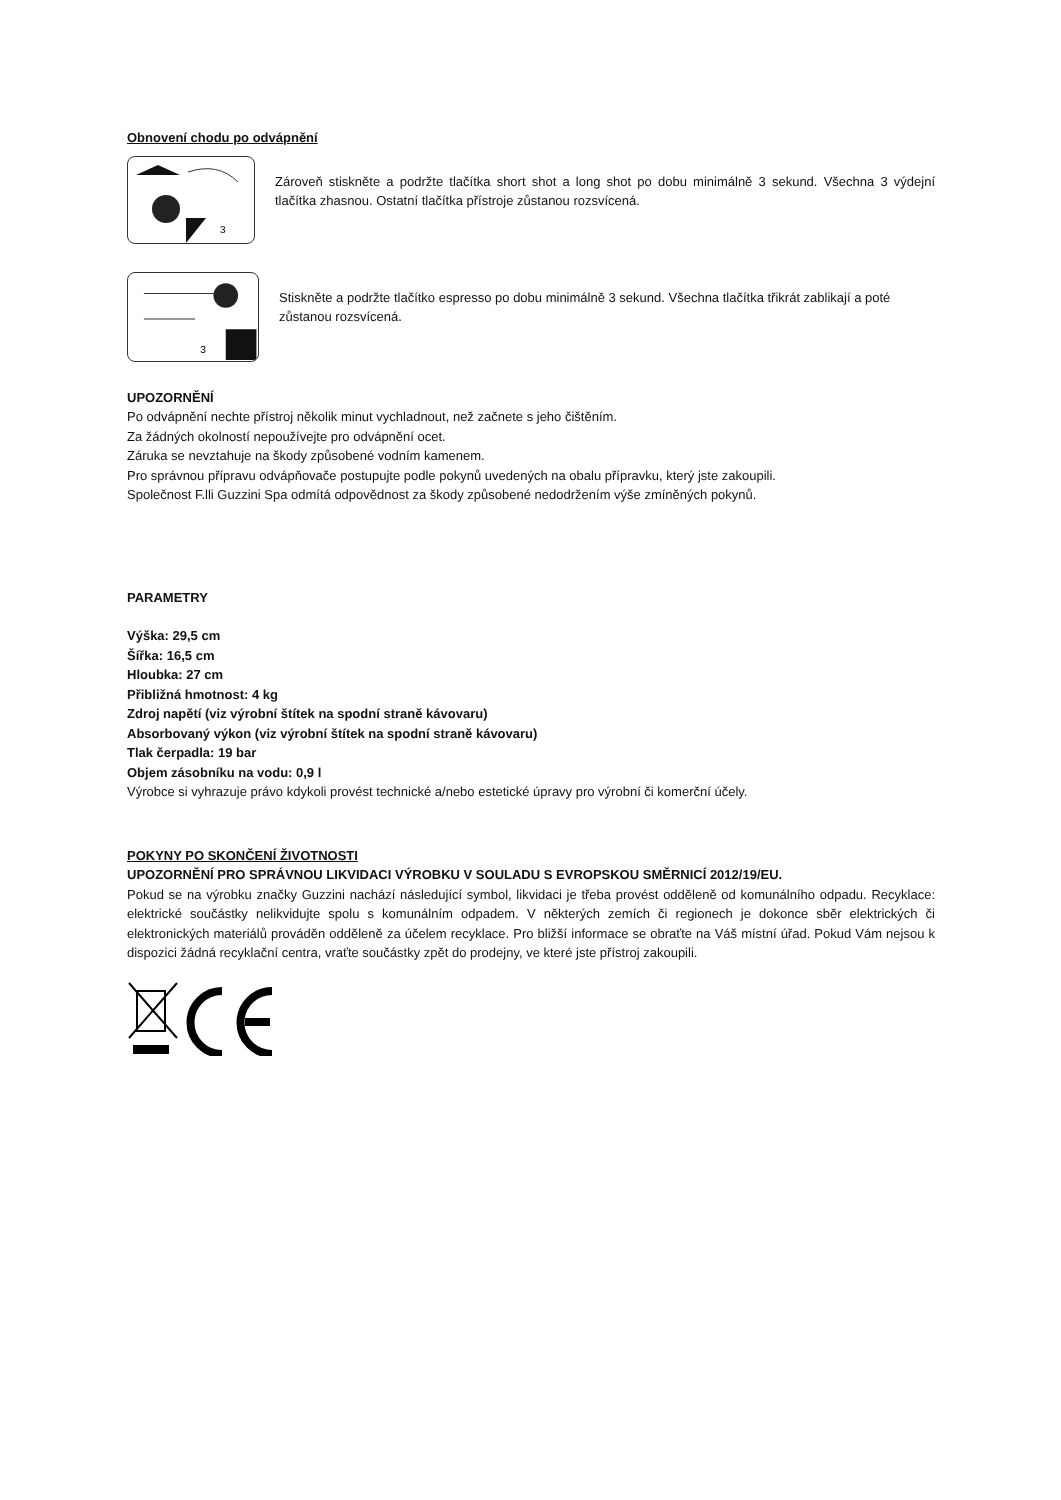Obnovení chodu po odvápnění
3
Zároveň stiskněte a podržte tlačítka short shot a long shot po dobu minimálně 3 sekund. Všechna 3 výdejní tlačítka zhasnou. Ostatní tlačítka přístroje zůstanou rozsvícená.
3
Stiskněte a podržte tlačítko espresso po dobu minimálně 3 sekund. Všechna tlačítka třikrát zablikají a poté zůstanou rozsvícená.
UPOZORNĚNÍ
Po odvápnění nechte přístroj několik minut vychladnout, než začnete s jeho čištěním.
Za žádných okolností nepoužívejte pro odvápnění ocet.
Záruka se nevztahuje na škody způsobené vodním kamenem.
Pro správnou přípravu odvápňovače postupujte podle pokynů uvedených na obalu přípravku, který jste zakoupili.
Společnost F.lli Guzzini Spa odmítá odpovědnost za škody způsobené nedodržením výše zmíněných pokynů.
PARAMETRY
Výška: 29,5 cm
Šířka: 16,5 cm
Hloubka: 27 cm
Přibližná hmotnost: 4 kg
Zdroj napětí (viz výrobní štítek na spodní straně kávovaru)
Absorbovaný výkon (viz výrobní štítek na spodní straně kávovaru)
Tlak čerpadla: 19 bar
Objem zásobníku na vodu: 0,9 l
Výrobce si vyhrazuje právo kdykoli provést technické a/nebo estetické úpravy pro výrobní či komerční účely.
POKYNY PO SKONČENÍ ŽIVOTNOSTI
UPOZORNĚNÍ PRO SPRÁVNOU LIKVIDACI VÝROBKU V SOULADU S EVROPSKOU SMĚRNICÍ 2012/19/EU.
Pokud se na výrobku značky Guzzini nachází následující symbol, likvidaci je třeba provést odděleně od komunálního odpadu. Recyklace: elektrické součástky nelikvidujte spolu s komunálním odpadem. V některých zemích či regionech je dokonce sběr elektrických či elektronických materiálů prováděn odděleně za účelem recyklace. Pro bližší informace se obraťte na Váš místní úřad. Pokud Vám nejsou k dispozici žádná recyklační centra, vraťte součástky zpět do prodejny, ve které jste přístroj zakoupili.